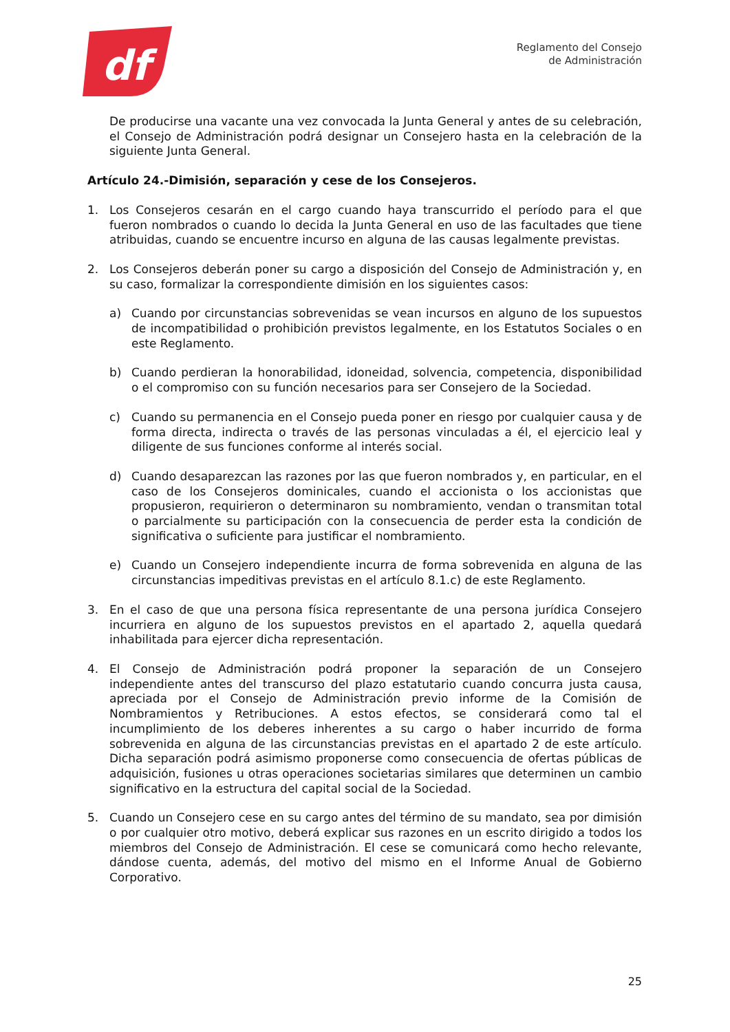df
Reglamento del Consejo
de Administración
De producirse una vacante una vez convocada la Junta General y antes de su celebración, el Consejo de Administración podrá designar un Consejero hasta en la celebración de la siguiente Junta General.
Artículo 24.-Dimisión, separación y cese de los Consejeros.
1. Los Consejeros cesarán en el cargo cuando haya transcurrido el período para el que fueron nombrados o cuando lo decida la Junta General en uso de las facultades que tiene atribuidas, cuando se encuentre incurso en alguna de las causas legalmente previstas.
2. Los Consejeros deberán poner su cargo a disposición del Consejo de Administración y, en su caso, formalizar la correspondiente dimisión en los siguientes casos:
a) Cuando por circunstancias sobrevenidas se vean incursos en alguno de los supuestos de incompatibilidad o prohibición previstos legalmente, en los Estatutos Sociales o en este Reglamento.
b) Cuando perdieran la honorabilidad, idoneidad, solvencia, competencia, disponibilidad o el compromiso con su función necesarios para ser Consejero de la Sociedad.
c) Cuando su permanencia en el Consejo pueda poner en riesgo por cualquier causa y de forma directa, indirecta o través de las personas vinculadas a él, el ejercicio leal y diligente de sus funciones conforme al interés social.
d) Cuando desaparezcan las razones por las que fueron nombrados y, en particular, en el caso de los Consejeros dominicales, cuando el accionista o los accionistas que propusieron, requirieron o determinaron su nombramiento, vendan o transmitan total o parcialmente su participación con la consecuencia de perder esta la condición de significativa o suficiente para justificar el nombramiento.
e) Cuando un Consejero independiente incurra de forma sobrevenida en alguna de las circunstancias impeditivas previstas en el artículo 8.1.c) de este Reglamento.
3. En el caso de que una persona física representante de una persona jurídica Consejero incurriera en alguno de los supuestos previstos en el apartado 2, aquella quedará inhabilitada para ejercer dicha representación.
4. El Consejo de Administración podrá proponer la separación de un Consejero independiente antes del transcurso del plazo estatutario cuando concurra justa causa, apreciada por el Consejo de Administración previo informe de la Comisión de Nombramientos y Retribuciones. A estos efectos, se considerará como tal el incumplimiento de los deberes inherentes a su cargo o haber incurrido de forma sobrevenida en alguna de las circunstancias previstas en el apartado 2 de este artículo. Dicha separación podrá asimismo proponerse como consecuencia de ofertas públicas de adquisición, fusiones u otras operaciones societarias similares que determinen un cambio significativo en la estructura del capital social de la Sociedad.
5. Cuando un Consejero cese en su cargo antes del término de su mandato, sea por dimisión o por cualquier otro motivo, deberá explicar sus razones en un escrito dirigido a todos los miembros del Consejo de Administración. El cese se comunicará como hecho relevante, dándose cuenta, además, del motivo del mismo en el Informe Anual de Gobierno Corporativo.
25